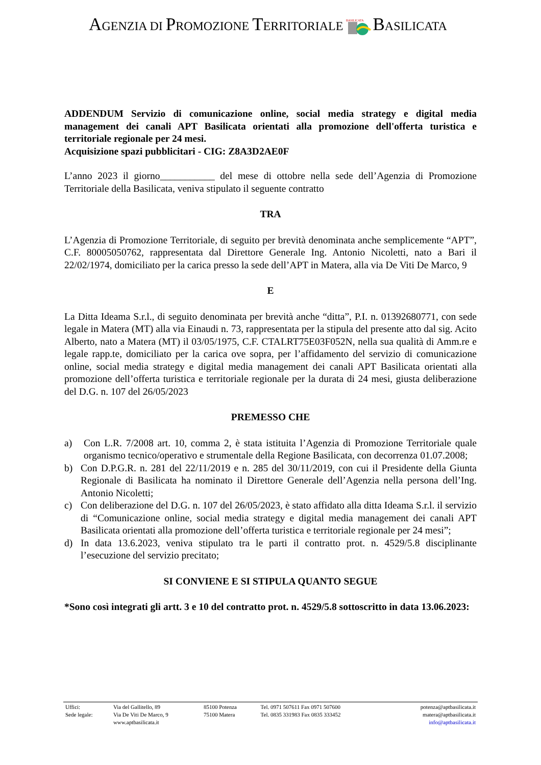AGENZIA DI PROMOZIONE TERRITORIALE
BASILICATA
BASILICATA
ADDENDUM Servizio di comunicazione online, social media strategy e digital media management dei canali APT Basilicata orientati alla promozione dell'offerta turistica e territoriale regionale per 24 mesi.
Acquisizione spazi pubblicitari - CIG: Z8A3D2AE0F
L’anno 2023 il giorno___________ del mese di ottobre nella sede dell’Agenzia di Promozione Territoriale della Basilicata, veniva stipulato il seguente contratto
TRA
L’Agenzia di Promozione Territoriale, di seguito per brevità denominata anche semplicemente “APT”, C.F. 80005050762, rappresentata dal Direttore Generale Ing. Antonio Nicoletti, nato a Bari il 22/02/1974, domiciliato per la carica presso la sede dell’APT in Matera, alla via De Viti De Marco, 9
E
La Ditta Ideama S.r.l., di seguito denominata per brevità anche “ditta”, P.I. n. 01392680771, con sede legale in Matera (MT) alla via Einaudi n. 73, rappresentata per la stipula del presente atto dal sig. Acito Alberto, nato a Matera (MT) il 03/05/1975, C.F. CTALRT75E03F052N, nella sua qualità di Amm.re e legale rapp.te, domiciliato per la carica ove sopra, per l’affidamento del servizio di comunicazione online, social media strategy e digital media management dei canali APT Basilicata orientati alla promozione dell’offerta turistica e territoriale regionale per la durata di 24 mesi, giusta deliberazione del D.G. n. 107 del 26/05/2023
PREMESSO CHE
a) Con L.R. 7/2008 art. 10, comma 2, è stata istituita l’Agenzia di Promozione Territoriale quale organismo tecnico/operativo e strumentale della Regione Basilicata, con decorrenza 01.07.2008;
b) Con D.P.G.R. n. 281 del 22/11/2019 e n. 285 del 30/11/2019, con cui il Presidente della Giunta Regionale di Basilicata ha nominato il Direttore Generale dell’Agenzia nella persona dell’Ing. Antonio Nicoletti;
c) Con deliberazione del D.G. n. 107 del 26/05/2023, è stato affidato alla ditta Ideama S.r.l. il servizio di “Comunicazione online, social media strategy e digital media management dei canali APT Basilicata orientati alla promozione dell’offerta turistica e territoriale regionale per 24 mesi”;
d) In data 13.6.2023, veniva stipulato tra le parti il contratto prot. n. 4529/5.8 disciplinante l’esecuzione del servizio precitato;
SI CONVIENE E SI STIPULA QUANTO SEGUE
*Sono così integrati gli artt. 3 e 10 del contratto prot. n. 4529/5.8 sottoscritto in data 13.06.2023:
| Uffici: | Via del Gallitello, 89 | 85100 Potenza | Tel. 0971 507611 Fax 0971 507600 | potenza@aptbasilicata.it |
| Sede legale: | Via De Viti De Marco, 9 | 75100 Matera | Tel. 0835 331983 Fax 0835 333452 | matera@aptbasilicata.it |
| | www.aptbasilicata.it | | | info@aptbasilicata.it |